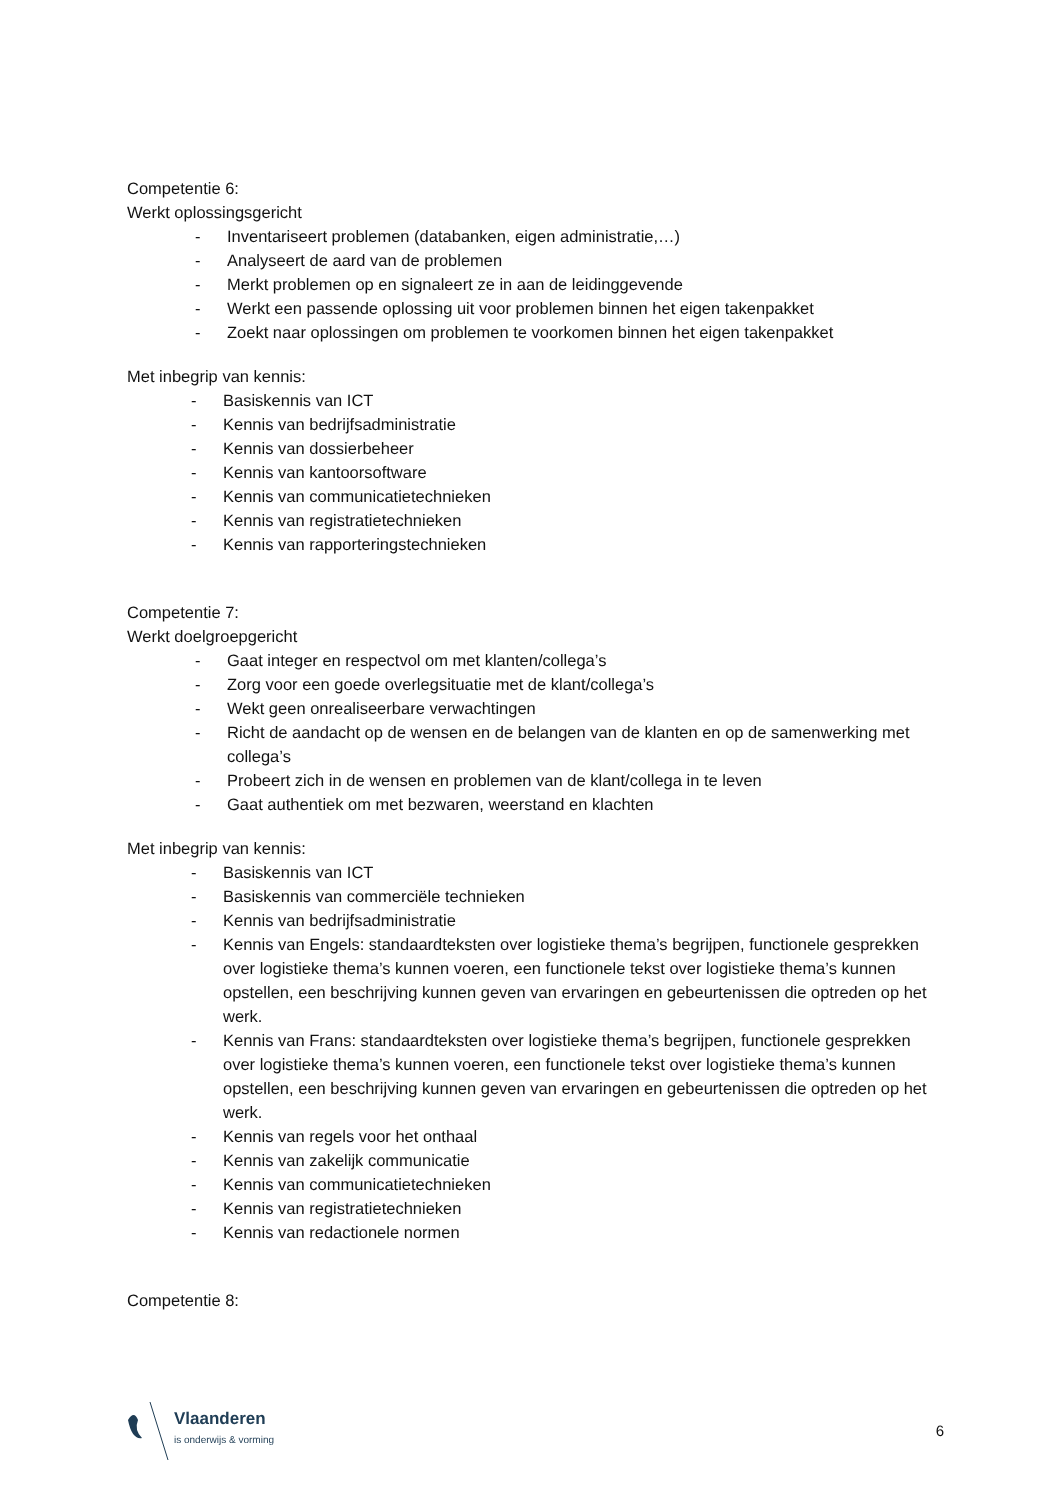Competentie 6:
Werkt oplossingsgericht
- Inventariseert problemen (databanken, eigen administratie,…)
- Analyseert de aard van de problemen
- Merkt problemen op en signaleert ze in aan de leidinggevende
- Werkt een passende oplossing uit voor problemen binnen het eigen takenpakket
- Zoekt naar oplossingen om problemen te voorkomen binnen het eigen takenpakket
Met inbegrip van kennis:
- Basiskennis van ICT
- Kennis van bedrijfsadministratie
- Kennis van dossierbeheer
- Kennis van kantoorsoftware
- Kennis van communicatietechnieken
- Kennis van registratietechnieken
- Kennis van rapporteringstechnieken
Competentie 7:
Werkt doelgroepgericht
- Gaat integer en respectvol om met klanten/collega’s
- Zorg voor een goede overlegsituatie met de klant/collega’s
- Wekt geen onrealiseerbare verwachtingen
- Richt de aandacht op de wensen en de belangen van de klanten en op de samenwerking met collega’s
- Probeert zich in de wensen en problemen van de klant/collega in te leven
- Gaat authentiek om met bezwaren, weerstand en klachten
Met inbegrip van kennis:
- Basiskennis van ICT
- Basiskennis van commerciële technieken
- Kennis van bedrijfsadministratie
- Kennis van Engels: standaardteksten over logistieke thema’s begrijpen, functionele gesprekken over logistieke thema’s kunnen voeren, een functionele tekst over logistieke thema’s kunnen opstellen, een beschrijving kunnen geven van ervaringen en gebeurtenissen die optreden op het werk.
- Kennis van Frans: standaardteksten over logistieke thema’s begrijpen, functionele gesprekken over logistieke thema’s kunnen voeren, een functionele tekst over logistieke thema’s kunnen opstellen, een beschrijving kunnen geven van ervaringen en gebeurtenissen die optreden op het werk.
- Kennis van regels voor het onthaal
- Kennis van zakelijk communicatie
- Kennis van communicatietechnieken
- Kennis van registratietechnieken
- Kennis van redactionele normen
Competentie 8:
Vlaanderen
is onderwijs & vorming
6